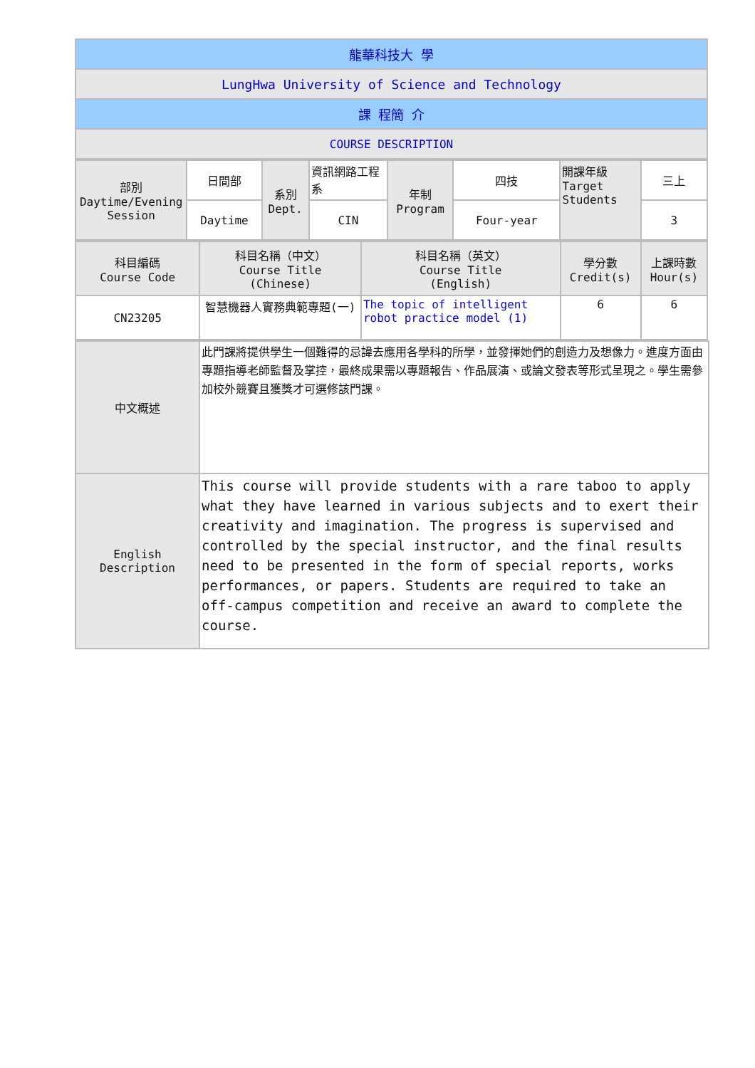| 龍華科技大 學 |
| LungHwa University of Science and Technology |
| 課 程簡 介 |
| COURSE DESCRIPTION |
| 部別 Daytime/Evening Session | 日間部 | 系別 Dept. | 資訊網路工程系 | 年制 Program | 四技 | 開課年級 Target Students | 三上 |
| | Daytime | | CIN | | Four-year | | 3 |
| 科目編碼 Course Code | 科目名稱（中文） Course Title (Chinese) | 科目名稱（英文） Course Title (English) | 學分數 Credit(s) | 上課時數 Hour(s) |
| CN23205 | 智慧機器人實務典範專題(一) | The topic of intelligent robot practice model (1) | 6 | 6 |
| 中文概述 | 此門課將提供學生一個難得的忌諱去應用各學科的所學，並發揮她們的創造力及想像力。進度方面由專題指導老師監督及掌控，最終成果需以專題報告、作品展演、或論文發表等形式呈現之。學生需參加校外競賽且獲獎才可選修該門課。 |
| English Description | This course will provide students with a rare taboo to apply what they have learned in various subjects and to exert their creativity and imagination. The progress is supervised and controlled by the special instructor, and the final results need to be presented in the form of special reports, works performances, or papers. Students are required to take an off-campus competition and receive an award to complete the course. |